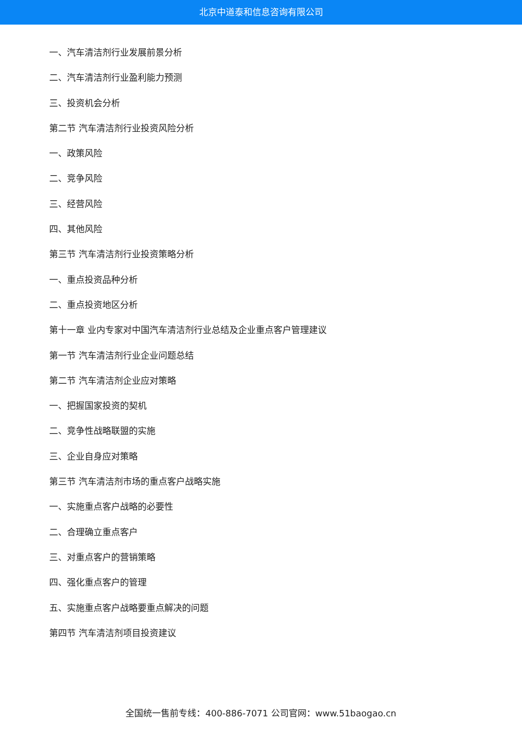北京中道泰和信息咨询有限公司
一、汽车清洁剂行业发展前景分析
二、汽车清洁剂行业盈利能力预测
三、投资机会分析
第二节 汽车清洁剂行业投资风险分析
一、政策风险
二、竞争风险
三、经营风险
四、其他风险
第三节 汽车清洁剂行业投资策略分析
一、重点投资品种分析
二、重点投资地区分析
第十一章 业内专家对中国汽车清洁剂行业总结及企业重点客户管理建议
第一节 汽车清洁剂行业企业问题总结
第二节 汽车清洁剂企业应对策略
一、把握国家投资的契机
二、竞争性战略联盟的实施
三、企业自身应对策略
第三节 汽车清洁剂市场的重点客户战略实施
一、实施重点客户战略的必要性
二、合理确立重点客户
三、对重点客户的营销策略
四、强化重点客户的管理
五、实施重点客户战略要重点解决的问题
第四节 汽车清洁剂项目投资建议
全国统一售前专线：400-886-7071 公司官网：www.51baogao.cn